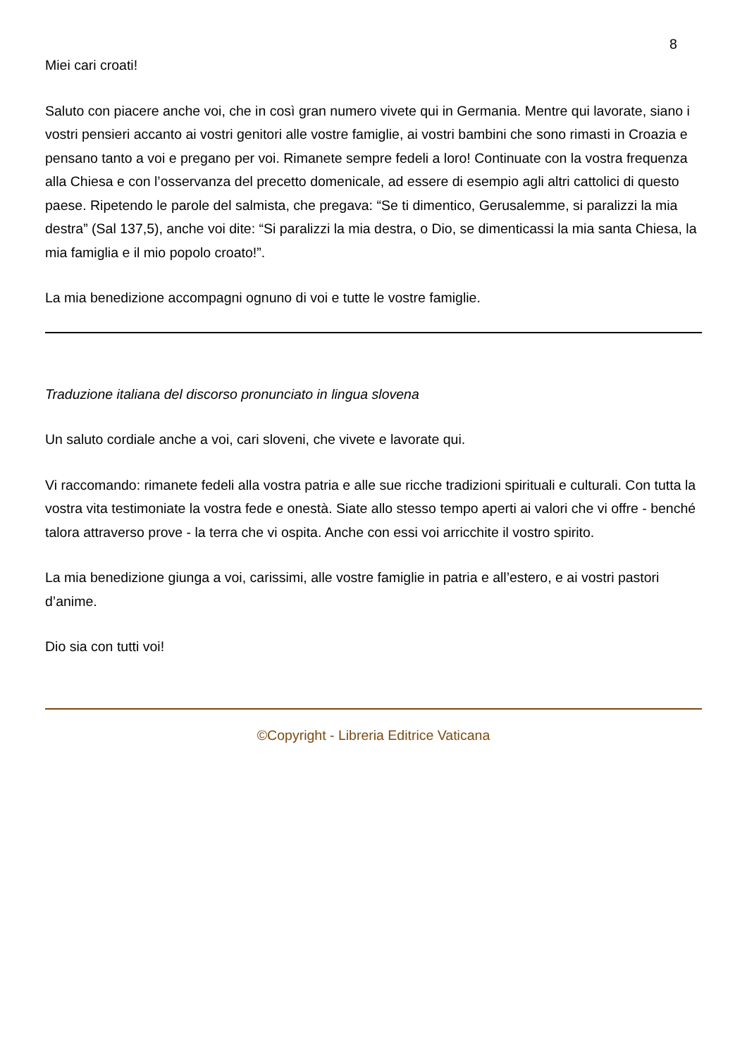8
Miei cari croati!
Saluto con piacere anche voi, che in così gran numero vivete qui in Germania. Mentre qui lavorate, siano i vostri pensieri accanto ai vostri genitori alle vostre famiglie, ai vostri bambini che sono rimasti in Croazia e pensano tanto a voi e pregano per voi. Rimanete sempre fedeli a loro! Continuate con la vostra frequenza alla Chiesa e con l’osservanza del precetto domenicale, ad essere di esempio agli altri cattolici di questo paese. Ripetendo le parole del salmista, che pregava: “Se ti dimentico, Gerusalemme, si paralizzi la mia destra” (Sal 137,5), anche voi dite: “Si paralizzi la mia destra, o Dio, se dimenticassi la mia santa Chiesa, la mia famiglia e il mio popolo croato!”.
La mia benedizione accompagni ognuno di voi e tutte le vostre famiglie.
Traduzione italiana del discorso pronunciato in lingua slovena
Un saluto cordiale anche a voi, cari sloveni, che vivete e lavorate qui.
Vi raccomando: rimanete fedeli alla vostra patria e alle sue ricche tradizioni spirituali e culturali. Con tutta la vostra vita testimoniate la vostra fede e onestà. Siate allo stesso tempo aperti ai valori che vi offre - benché talora attraverso prove - la terra che vi ospita. Anche con essi voi arricchite il vostro spirito.
La mia benedizione giunga a voi, carissimi, alle vostre famiglie in patria e all’estero, e ai vostri pastori d’anime.
Dio sia con tutti voi!
©Copyright - Libreria Editrice Vaticana